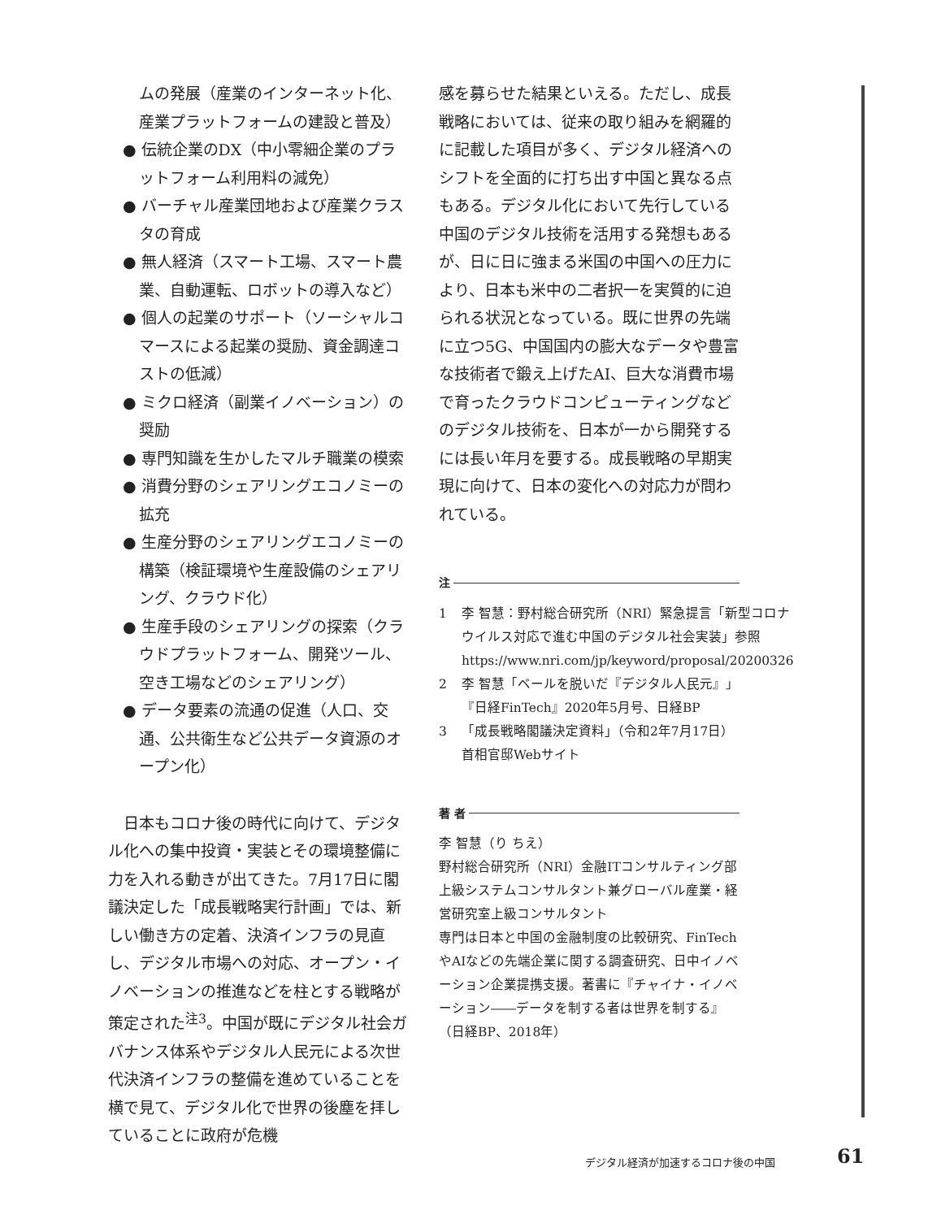ムの発展（産業のインターネット化、産業プラットフォームの建設と普及）
● 伝統企業のDX（中小零細企業のプラットフォーム利用料の減免）
● バーチャル産業団地および産業クラスタの育成
● 無人経済（スマート工場、スマート農業、自動運転、ロボットの導入など）
● 個人の起業のサポート（ソーシャルコマースによる起業の奨励、資金調達コストの低減）
● ミクロ経済（副業イノベーション）の奨励
● 専門知識を生かしたマルチ職業の模索
● 消費分野のシェアリングエコノミーの拡充
● 生産分野のシェアリングエコノミーの構築（検証環境や生産設備のシェアリング、クラウド化）
● 生産手段のシェアリングの探索（クラウドプラットフォーム、開発ツール、空き工場などのシェアリング）
● データ要素の流通の促進（人口、交通、公共衛生など公共データ資源のオープン化）
日本もコロナ後の時代に向けて、デジタル化への集中投資・実装とその環境整備に力を入れる動きが出てきた。7月17日に閣議決定した「成長戦略実行計画」では、新しい働き方の定着、決済インフラの見直し、デジタル市場への対応、オープン・イノベーションの推進などを柱とする戦略が策定された<sup>注3</sup>。中国が既にデジタル社会ガバナンス体系やデジタル人民元による次世代決済インフラの整備を進めていることを横で見て、デジタル化で世界の後塵を拝していることに政府が危機
感を募らせた結果といえる。ただし、成長戦略においては、従来の取り組みを網羅的に記載した項目が多く、デジタル経済へのシフトを全面的に打ち出す中国と異なる点もある。デジタル化において先行している中国のデジタル技術を活用する発想もあるが、日に日に強まる米国の中国への圧力により、日本も米中の二者択一を実質的に迫られる状況となっている。既に世界の先端に立つ5G、中国国内の膨大なデータや豊富な技術者で鍛え上げたAI、巨大な消費市場で育ったクラウドコンピューティングなどのデジタル技術を、日本が一から開発するには長い年月を要する。成長戦略の早期実現に向けて、日本の変化への対応力が問われている。
注
1 李 智慧：野村総合研究所（NRI）緊急提言「新型コロナウイルス対応で進む中国のデジタル社会実装」参照
https://www.nri.com/jp/keyword/proposal/20200326
2 李 智慧「ベールを脱いだ『デジタル人民元』」『日経FinTech』2020年5月号、日経BP
3 「成長戦略閣議決定資料」（令和2年7月17日）首相官邸Webサイト
著 者
李 智慧（り ちえ）
野村総合研究所（NRI）金融ITコンサルティング部上級システムコンサルタント兼グローバル産業・経営研究室上級コンサルタント
専門は日本と中国の金融制度の比較研究、FinTechやAIなどの先端企業に関する調査研究、日中イノベーション企業提携支援。著書に『チャイナ・イノベーション――データを制する者は世界を制する』（日経BP、2018年）
デジタル経済が加速するコロナ後の中国 61